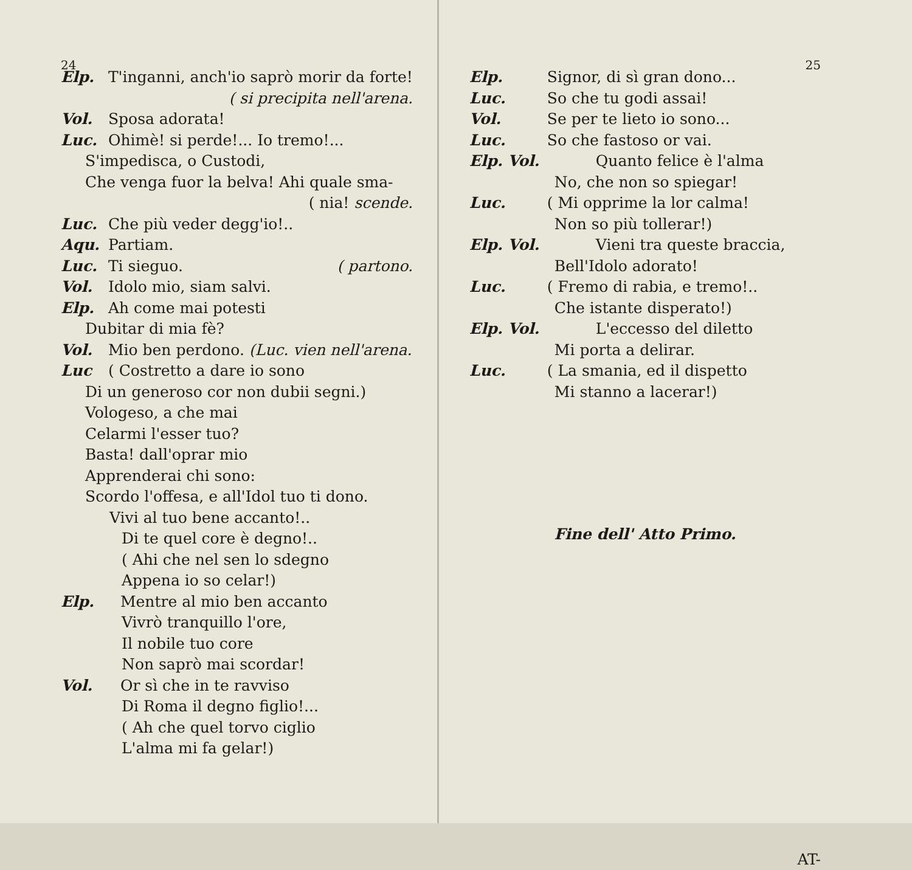24
Elp. T'inganni, anch'io saprò morir da forte!
( si precipita nell'arena.
Vol. Sposa adorata!
Luc. Ohimè! si perde!... Io tremo!...
S'impedisca, o Custodi,
Che venga fuor la belva! Ahi quale sma-
( nia! scende.
Luc. Che più veder degg'io!..
Aqu. Partiam.
Luc. Ti sieguo. ( partono.
Vol. Idolo mio, siam salvi.
Elp. Ah come mai potesti
Dubitar di mia fè?
Vol. Mio ben perdono. (Luc. vien nell'arena.
Luc ( Costretto a dare io sono
Di un generoso cor non dubii segni.)
Vologeso, a che mai
Celarmi l'esser tuo?
Basta! dall'oprar mio
Apprenderai chi sono:
Scordo l'offesa, e all'Idol tuo ti dono.
Vivi al tuo bene accanto!..
Di te quel core è degno!..
( Ahi che nel sen lo sdegno
Appena io so celar!)
Elp. Mentre al mio ben accanto
Vivrò tranquillo l'ore,
Il nobile tuo core
Non saprò mai scordar!
Vol. Or sì che in te ravviso
Di Roma il degno figlio!...
( Ah che quel torvo ciglio
L'alma mi fa gelar!)
25
Elp. Signor, di sì gran dono...
Luc. So che tu godi assai!
Vol. Se per te lieto io sono...
Luc. So che fastoso or vai.
Elp. Vol. Quanto felice è l'alma
No, che non so spiegar!
Luc. ( Mi opprime la lor calma!
Non so più tollerar!)
Elp. Vol. Vieni tra queste braccia,
Bell'Idolo adorato!
Luc. ( Fremo di rabia, e tremo!..
Che istante disperato!)
Elp. Vol. L'eccesso del diletto
Mi porta a delirar.
Luc. ( La smania, ed il dispetto
Mi stanno a lacerar!)
Fine dell' Atto Primo.
AT-